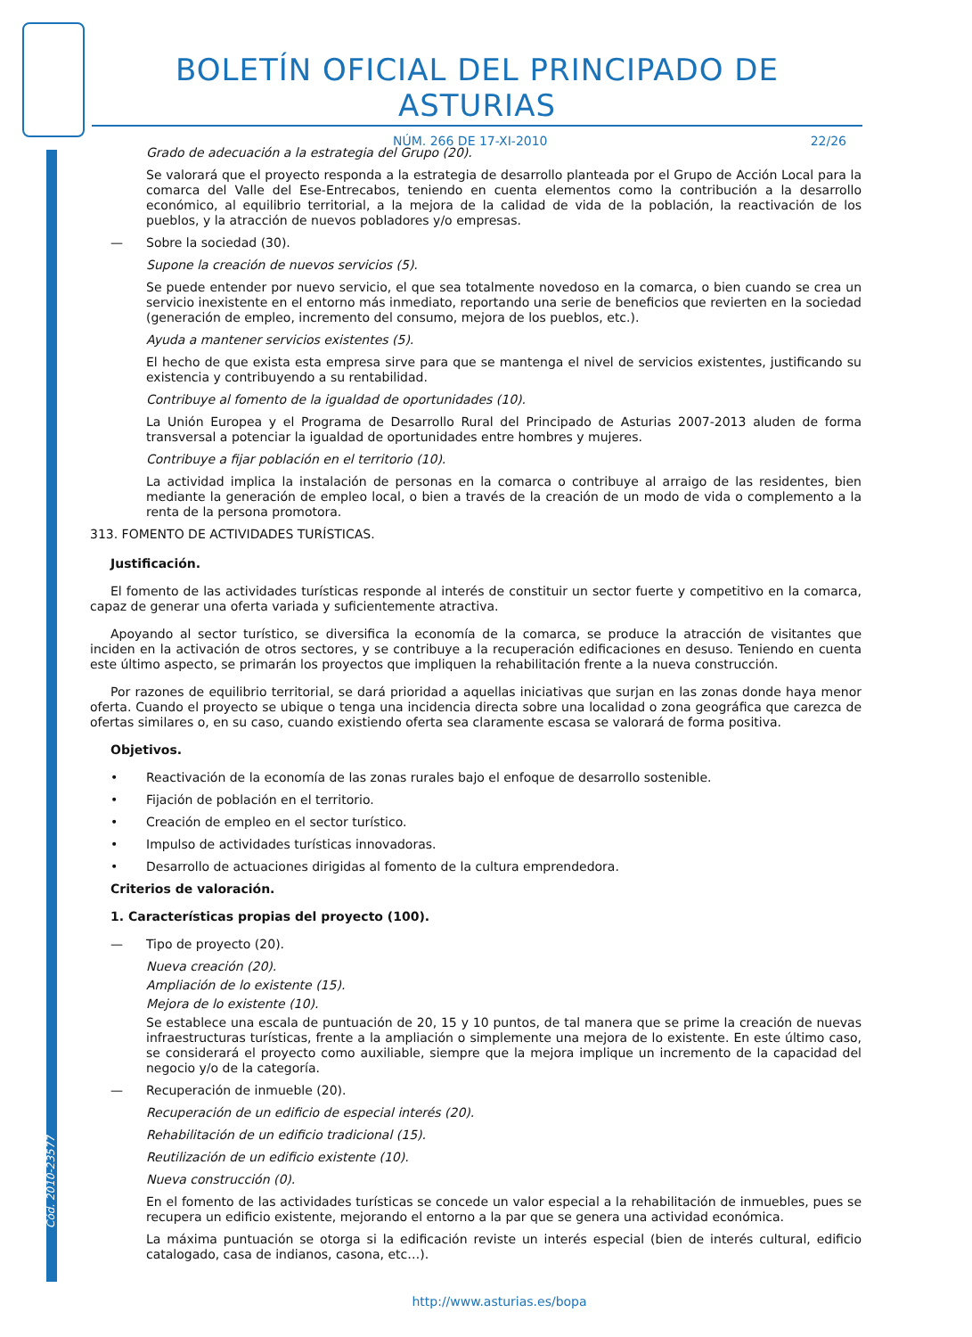Cód. 2010-23577
BOLETÍN OFICIAL DEL PRINCIPADO DE ASTURIAS
NÚM. 266 DE 17-XI-2010 22/26
Grado de adecuación a la estrategia del Grupo (20).
Se valorará que el proyecto responda a la estrategia de desarrollo planteada por el Grupo de Acción Local para la comarca del Valle del Ese-Entrecabos, teniendo en cuenta elementos como la contribución a la desarrollo económico, al equilibrio territorial, a la mejora de la calidad de vida de la población, la reactivación de los pueblos, y la atracción de nuevos pobladores y/o empresas.
— Sobre la sociedad (30).
Supone la creación de nuevos servicios (5).
Se puede entender por nuevo servicio, el que sea totalmente novedoso en la comarca, o bien cuando se crea un servicio inexistente en el entorno más inmediato, reportando una serie de beneficios que revierten en la sociedad (generación de empleo, incremento del consumo, mejora de los pueblos, etc.).
Ayuda a mantener servicios existentes (5).
El hecho de que exista esta empresa sirve para que se mantenga el nivel de servicios existentes, justificando su existencia y contribuyendo a su rentabilidad.
Contribuye al fomento de la igualdad de oportunidades (10).
La Unión Europea y el Programa de Desarrollo Rural del Principado de Asturias 2007-2013 aluden de forma transversal a potenciar la igualdad de oportunidades entre hombres y mujeres.
Contribuye a fijar población en el territorio (10).
La actividad implica la instalación de personas en la comarca o contribuye al arraigo de las residentes, bien mediante la generación de empleo local, o bien a través de la creación de un modo de vida o complemento a la renta de la persona promotora.
313. FOMENTO DE ACTIVIDADES TURÍSTICAS.
Justificación.
El fomento de las actividades turísticas responde al interés de constituir un sector fuerte y competitivo en la comarca, capaz de generar una oferta variada y suficientemente atractiva.
Apoyando al sector turístico, se diversifica la economía de la comarca, se produce la atracción de visitantes que inciden en la activación de otros sectores, y se contribuye a la recuperación edificaciones en desuso. Teniendo en cuenta este último aspecto, se primarán los proyectos que impliquen la rehabilitación frente a la nueva construcción.
Por razones de equilibrio territorial, se dará prioridad a aquellas iniciativas que surjan en las zonas donde haya menor oferta. Cuando el proyecto se ubique o tenga una incidencia directa sobre una localidad o zona geográfica que carezca de ofertas similares o, en su caso, cuando existiendo oferta sea claramente escasa se valorará de forma positiva.
Objetivos.
• Reactivación de la economía de las zonas rurales bajo el enfoque de desarrollo sostenible.
• Fijación de población en el territorio.
• Creación de empleo en el sector turístico.
• Impulso de actividades turísticas innovadoras.
• Desarrollo de actuaciones dirigidas al fomento de la cultura emprendedora.
Criterios de valoración.
1. Características propias del proyecto (100).
— Tipo de proyecto (20).
Nueva creación (20).
Ampliación de lo existente (15).
Mejora de lo existente (10).
Se establece una escala de puntuación de 20, 15 y 10 puntos, de tal manera que se prime la creación de nuevas infraestructuras turísticas, frente a la ampliación o simplemente una mejora de lo existente. En este último caso, se considerará el proyecto como auxiliable, siempre que la mejora implique un incremento de la capacidad del negocio y/o de la categoría.
— Recuperación de inmueble (20).
Recuperación de un edificio de especial interés (20).
Rehabilitación de un edificio tradicional (15).
Reutilización de un edificio existente (10).
Nueva construcción (0).
En el fomento de las actividades turísticas se concede un valor especial a la rehabilitación de inmuebles, pues se recupera un edificio existente, mejorando el entorno a la par que se genera una actividad económica.
La máxima puntuación se otorga si la edificación reviste un interés especial (bien de interés cultural, edificio catalogado, casa de indianos, casona, etc…).
http://www.asturias.es/bopa